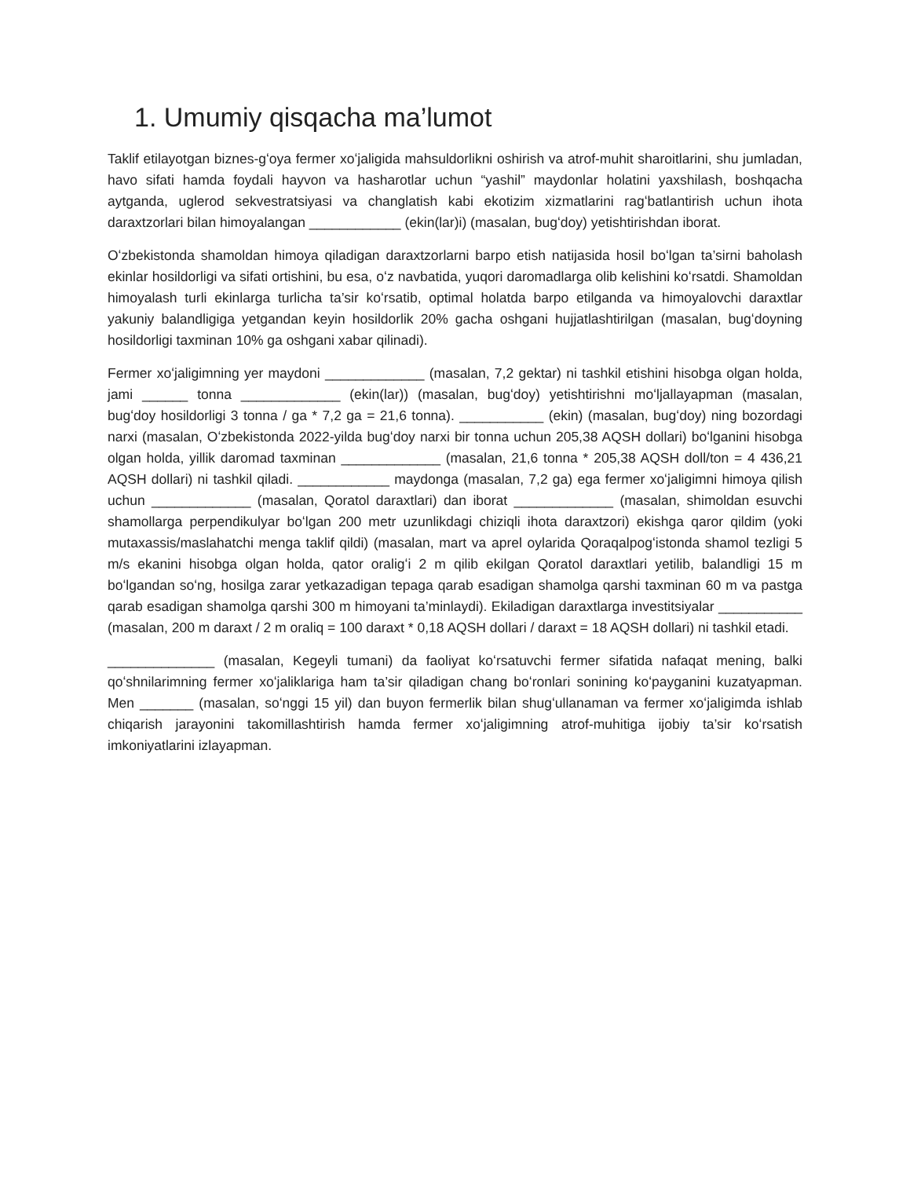1. Umumiy qisqacha ma’lumot
Taklif etilayotgan biznes-gʻoya fermer xoʻjaligida mahsuldorlikni oshirish va atrof-muhit sharoitlarini, shu jumladan, havo sifati hamda foydali hayvon va hasharotlar uchun “yashil” maydonlar holatini yaxshilash, boshqacha aytganda, uglerod sekvestratsiyasi va changlatish kabi ekotizim xizmatlarini ragʻbatlantirish uchun ihota daraxtzorlari bilan himoyalangan ____________ (ekin(lar)i) (masalan, bugʻdoy) yetishtirishdan iborat.
Oʻzbekistonda shamoldan himoya qiladigan daraxtzorlarni barpo etish natijasida hosil boʻlgan ta’sirni baholash ekinlar hosildorligi va sifati ortishini, bu esa, oʻz navbatida, yuqori daromadlarga olib kelishini koʻrsatdi. Shamoldan himoyalash turli ekinlarga turlicha ta’sir koʻrsatib, optimal holatda barpo etilganda va himoyalovchi daraxtlar yakuniy balandligiga yetgandan keyin hosildorlik 20% gacha oshgani hujjatlashtirilgan (masalan, bugʻdoyning hosildorligi taxminan 10% ga oshgani xabar qilinadi).
Fermer xoʻjaligimning yer maydoni _____________ (masalan, 7,2 gektar) ni tashkil etishini hisobga olgan holda, jami ______ tonna _____________ (ekin(lar)) (masalan, bugʻdoy) yetishtirishni moʻljallayapman (masalan, bugʻdoy hosildorligi 3 tonna / ga * 7,2 ga = 21,6 tonna). ___________ (ekin) (masalan, bugʻdoy) ning bozordagi narxi (masalan, Oʻzbekistonda 2022-yilda bugʻdoy narxi bir tonna uchun 205,38 AQSH dollari) boʻlganini hisobga olgan holda, yillik daromad taxminan _____________ (masalan, 21,6 tonna * 205,38 AQSH doll/ton = 4 436,21 AQSH dollari) ni tashkil qiladi. ____________ maydonga (masalan, 7,2 ga) ega fermer xoʻjaligimni himoya qilish uchun _____________ (masalan, Qoratol daraxtlari) dan iborat _____________ (masalan, shimoldan esuvchi shamollarga perpendikulyar boʻlgan 200 metr uzunlikdagi chiziqli ihota daraxtzori) ekishga qaror qildim (yoki mutaxassis/maslahatchi menga taklif qildi) (masalan, mart va aprel oylarida Qoraqalpogʻistonda shamol tezligi 5 m/s ekanini hisobga olgan holda, qator oraligʻi 2 m qilib ekilgan Qoratol daraxtlari yetilib, balandligi 15 m boʻlgandan soʻng, hosilga zarar yetkazadigan tepaga qarab esadigan shamolga qarshi taxminan 60 m va pastga qarab esadigan shamolga qarshi 300 m himoyani ta’minlaydi). Ekiladigan daraxtlarga investitsiyalar ___________ (masalan, 200 m daraxt / 2 m oraliq = 100 daraxt * 0,18 AQSH dollari / daraxt = 18 AQSH dollari) ni tashkil etadi.
______________ (masalan, Kegeyli tumani) da faoliyat koʻrsatuvchi fermer sifatida nafaqat mening, balki qoʻshnilarimning fermer xoʻjaliklariga ham ta’sir qiladigan chang boʻronlari sonining koʻpayganini kuzatyapman. Men _______ (masalan, soʻnggi 15 yil) dan buyon fermerlik bilan shugʻullanaman va fermer xoʻjaligimda ishlab chiqarish jarayonini takomillashtirish hamda fermer xoʻjaligimning atrof-muhitiga ijobiy ta’sir koʻrsatish imkoniyatlarini izlayapman.